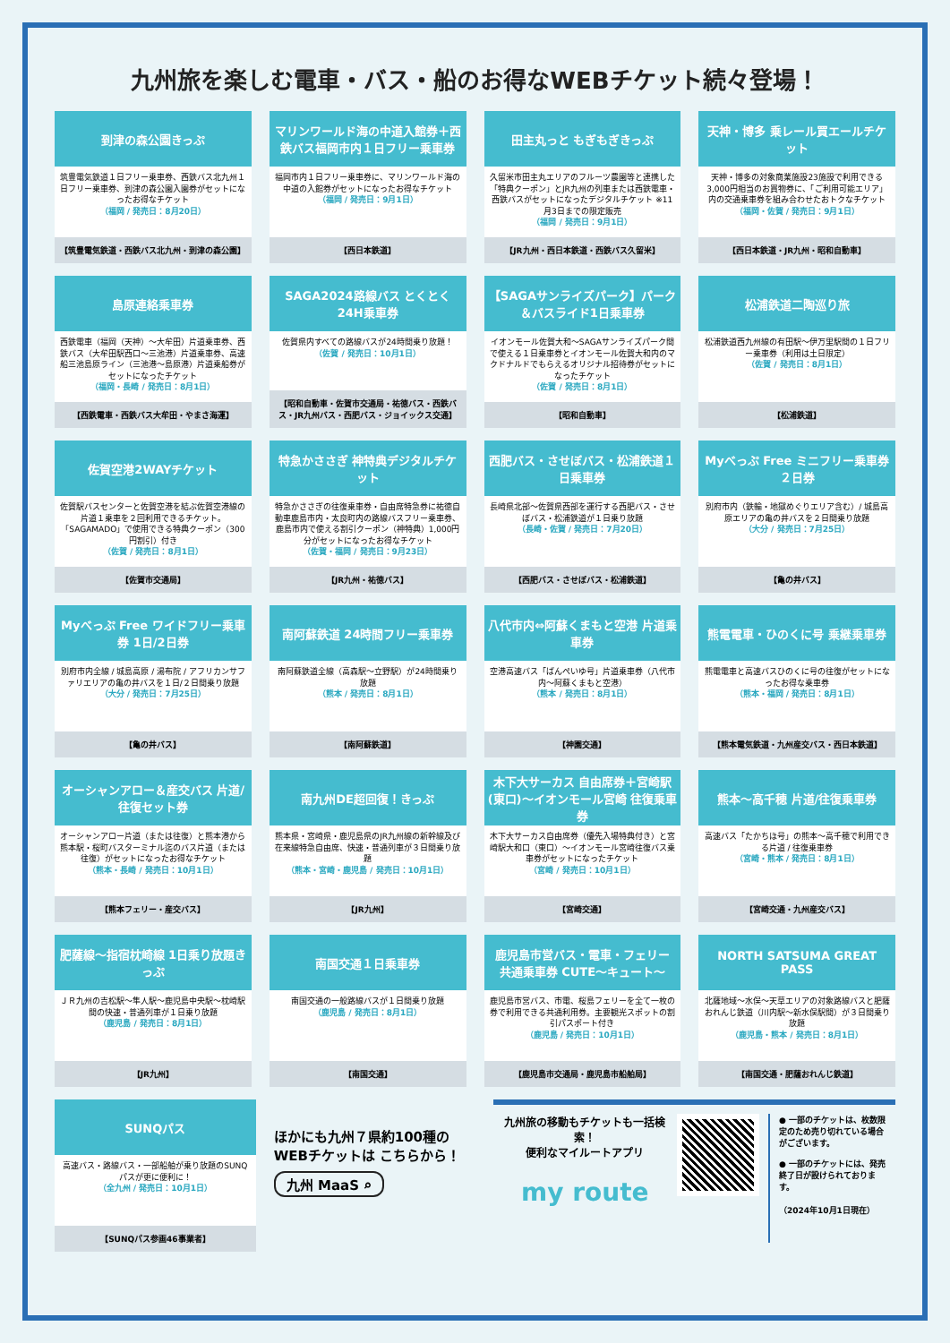九州旅を楽しむ電車・バス・船のお得なWEBチケット続々登場！
到津の森公園きっぷ
筑豊電気鉄道１日フリー乗車券、西鉄バス北九州１日フリー乗車券、到津の森公園入園券がセットになったお得なチケット
（福岡 / 発売日：8月20日）
【筑豊電気鉄道・西鉄バス北九州・到津の森公園】
マリンワールド海の中道入館券＋西鉄バス福岡市内１日フリー乗車券
福岡市内１日フリー乗車券に、マリンワールド海の中道の入館券がセットになったお得なチケット
（福岡 / 発売日：9月1日）
【西日本鉄道】
田主丸っと もぎもぎきっぷ
久留米市田主丸エリアのフルーツ農園等と連携した「特典クーポン」とJR九州の列車または西鉄電車・西鉄バスがセットになったデジタルチケット ※11月3日までの限定販売
（福岡 / 発売日：9月1日）
【JR九州・西日本鉄道・西鉄バス久留米】
天神・博多 乗レール買エールチケット
天神・博多の対象商業施設23施設で利用できる3,000円相当のお買物券に、「ご利用可能エリア」内の交通乗車券を組み合わせたおトクなチケット
（福岡・佐賀 / 発売日：9月1日）
【西日本鉄道・JR九州・昭和自動車】
島原連絡乗車券
西鉄電車（福岡（天神）～大牟田）片道乗車券、西鉄バス（大牟田駅西口～三池港）片道乗車券、高速船三池島原ライン（三池港～島原港）片道乗船券がセットになったチケット
（福岡・長崎 / 発売日：8月1日）
【西鉄電車・西鉄バス大牟田・やまさ海運】
SAGA2024路線バス とくとく24H乗車券
佐賀県内すべての路線バスが24時間乗り放題！
（佐賀 / 発売日：10月1日）
【昭和自動車・佐賀市交通局・祐徳バス・西鉄バス・JR九州バス・西肥バス・ジョイックス交通】
【SAGAサンライズパーク】パーク＆バスライド1日乗車券
イオンモール佐賀大和～SAGAサンライズパーク間で使える１日乗車券とイオンモール佐賀大和内のマクドナルドでもらえるオリジナル招待券がセットになったチケット
（佐賀 / 発売日：8月1日）
【昭和自動車】
松浦鉄道二陶巡り旅
松浦鉄道西九州線の有田駅～伊万里駅間の１日フリー乗車券（利用は土日限定）
（佐賀 / 発売日：8月1日）
【松浦鉄道】
佐賀空港2WAYチケット
佐賀駅バスセンターと佐賀空港を結ぶ佐賀空港線の片道１乗車を２回利用できるチケット。「SAGAMADO」で使用できる特典クーポン（300円割引）付き
（佐賀 / 発売日：8月1日）
【佐賀市交通局】
特急かささぎ 神特典デジタルチケット
特急かささぎの往復乗車券・自由席特急券に祐徳自動車鹿島市内・太良町内の路線バスフリー乗車券、鹿島市内で使える割引クーポン（神特典）1,000円分がセットになったお得なチケット
（佐賀・福岡 / 発売日：9月23日）
【JR九州・祐徳バス】
西肥バス・させぼバス・松浦鉄道１日乗車券
長崎県北部～佐賀県西部を運行する西肥バス・させぼバス・松浦鉄道が１日乗り放題
（長崎・佐賀 / 発売日：7月20日）
【西肥バス・させぼバス・松浦鉄道】
Myべっぷ Free ミニフリー乗車券２日券
別府市内（鉄輪・地獄めぐりエリア含む）/ 城島高原エリアの亀の井バスを２日間乗り放題
（大分 / 発売日：7月25日）
【亀の井バス】
Myべっぷ Free ワイドフリー乗車券 1日/2日券
別府市内全線 / 城島高原 / 湯布院 / アフリカンサファリエリアの亀の井バスを１日/２日間乗り放題
（大分 / 発売日：7月25日）
【亀の井バス】
南阿蘇鉄道 24時間フリー乗車券
南阿蘇鉄道全線（高森駅～立野駅）が24時間乗り放題
（熊本 / 発売日：8月1日）
【南阿蘇鉄道】
八代市内⇔阿蘇くまもと空港 片道乗車券
空港高速バス「ばんぺいゆ号」片道乗車券（八代市内～阿蘇くまもと空港）
（熊本 / 発売日：8月1日）
【神園交通】
熊電電車・ひのくに号 乗継乗車券
熊電電車と高速バスひのくに号の往復がセットになったお得な乗車券
（熊本・福岡 / 発売日：8月1日）
【熊本電気鉄道・九州産交バス・西日本鉄道】
オーシャンアロー＆産交バス 片道/往復セット券
オーシャンアロー片道（または往復）と熊本港から熊本駅・桜町バスターミナル迄のバス片道（または往復）がセットになったお得なチケット
（熊本・長崎 / 発売日：10月1日）
【熊本フェリー・産交バス】
南九州DE超回復！きっぷ
熊本県・宮崎県・鹿児島県のJR九州線の新幹線及び在来線特急自由席、快速・普通列車が３日間乗り放題
（熊本・宮崎・鹿児島 / 発売日：10月1日）
【JR九州】
木下大サーカス 自由席券＋宮崎駅(東口)～イオンモール宮崎 往復乗車券
木下大サーカス自由席券（優先入場特典付き）と宮崎駅大和口（東口）～イオンモール宮崎往復バス乗車券がセットになったチケット
（宮崎 / 発売日：10月1日）
【宮崎交通】
熊本～高千穂 片道/往復乗車券
高速バス「たかちほ号」の熊本～高千穂で利用できる片道 / 往復乗車券
（宮崎・熊本 / 発売日：8月1日）
【宮崎交通・九州産交バス】
肥薩線～指宿枕崎線 1日乗り放題きっぷ
ＪＲ九州の吉松駅～隼人駅～鹿児島中央駅～枕崎駅間の快速・普通列車が１日乗り放題
（鹿児島 / 発売日：8月1日）
【JR九州】
南国交通１日乗車券
南国交通の一般路線バスが１日間乗り放題
（鹿児島 / 発売日：8月1日）
【南国交通】
鹿児島市営バス・電車・フェリー 共通乗車券 CUTE～キュート～
鹿児島市営バス、市電、桜島フェリーを全て一枚の券で利用できる共通利用券。主要観光スポットの割引パスポート付き
（鹿児島 / 発売日：10月1日）
【鹿児島市交通局・鹿児島市船舶局】
NORTH SATSUMA GREAT PASS
北薩地域～水俣～天草エリアの対象路線バスと肥薩おれんじ鉄道（川内駅～新水俣駅間）が３日間乗り放題
（鹿児島・熊本 / 発売日：8月1日）
【南国交通・肥薩おれんじ鉄道】
SUNQパス
高速バス・路線バス・一部船舶が乗り放題のSUNQパスが更に便利に！
（全九州 / 発売日：10月1日）
【SUNQパス参画46事業者】
ほかにも九州７県約100種の WEBチケットは こちらから！
九州 MaaS ⌕
九州旅の移動もチケットも一括検索！
便利なマイルートアプリ
my route
● 一部のチケットは、枚数限定のため売り切れている場合がございます。
● 一部のチケットには、発売終了日が設けられております。
（2024年10月1日現在）